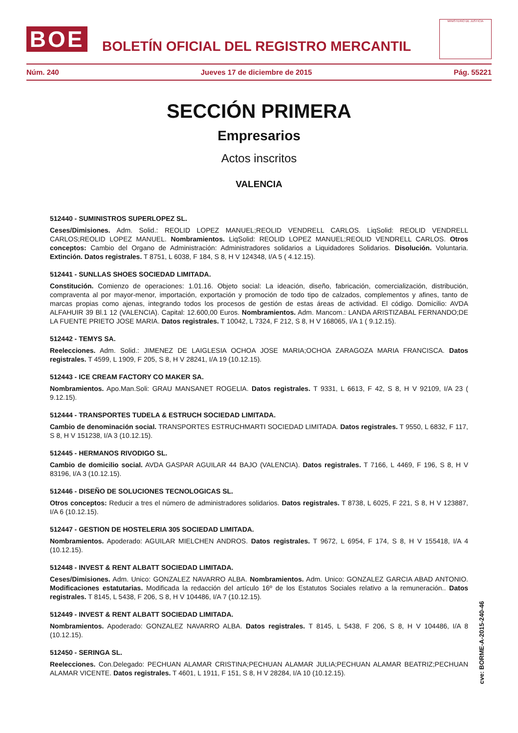BOE
BOLETÍN OFICIAL DEL REGISTRO MERCANTIL
MINISTERIO DE JUSTICIA
Núm. 240 Jueves 17 de diciembre de 2015 Pág. 55221
SECCIÓN PRIMERA
Empresarios
Actos inscritos
VALENCIA
512440 - SUMINISTROS SUPERLOPEZ SL.
Ceses/Dimisiones. Adm. Solid.: REOLID LOPEZ MANUEL;REOLID VENDRELL CARLOS. LiqSolid: REOLID VENDRELL CARLOS;REOLID LOPEZ MANUEL. Nombramientos. LiqSolid: REOLID LOPEZ MANUEL;REOLID VENDRELL CARLOS. Otros conceptos: Cambio del Organo de Administración: Administradores solidarios a Liquidadores Solidarios. Disolución. Voluntaria. Extinción. Datos registrales. T 8751, L 6038, F 184, S 8, H V 124348, I/A 5 ( 4.12.15).
512441 - SUNLLAS SHOES SOCIEDAD LIMITADA.
Constitución. Comienzo de operaciones: 1.01.16. Objeto social: La ideación, diseño, fabricación, comercialización, distribución, compraventa al por mayor-menor, importación, exportación y promoción de todo tipo de calzados, complementos y afines, tanto de marcas propias como ajenas, integrando todos los procesos de gestión de estas áreas de actividad. El código. Domicilio: AVDA ALFAHUIR 39 Bl.1 12 (VALENCIA). Capital: 12.600,00 Euros. Nombramientos. Adm. Mancom.: LANDA ARISTIZABAL FERNANDO;DE LA FUENTE PRIETO JOSE MARIA. Datos registrales. T 10042, L 7324, F 212, S 8, H V 168065, I/A 1 ( 9.12.15).
512442 - TEMYS SA.
Reelecciones. Adm. Solid.: JIMENEZ DE LAIGLESIA OCHOA JOSE MARIA;OCHOA ZARAGOZA MARIA FRANCISCA. Datos registrales. T 4599, L 1909, F 205, S 8, H V 28241, I/A 19 (10.12.15).
512443 - ICE CREAM FACTORY CO MAKER SA.
Nombramientos. Apo.Man.Soli: GRAU MANSANET ROGELIA. Datos registrales. T 9331, L 6613, F 42, S 8, H V 92109, I/A 23 ( 9.12.15).
512444 - TRANSPORTES TUDELA & ESTRUCH SOCIEDAD LIMITADA.
Cambio de denominación social. TRANSPORTES ESTRUCHMARTI SOCIEDAD LIMITADA. Datos registrales. T 9550, L 6832, F 117, S 8, H V 151238, I/A 3 (10.12.15).
512445 - HERMANOS RIVODIGO SL.
Cambio de domicilio social. AVDA GASPAR AGUILAR 44 BAJO (VALENCIA). Datos registrales. T 7166, L 4469, F 196, S 8, H V 83196, I/A 3 (10.12.15).
512446 - DISEÑO DE SOLUCIONES TECNOLOGICAS SL.
Otros conceptos: Reducir a tres el número de administradores solidarios. Datos registrales. T 8738, L 6025, F 221, S 8, H V 123887, I/A 6 (10.12.15).
512447 - GESTION DE HOSTELERIA 305 SOCIEDAD LIMITADA.
Nombramientos. Apoderado: AGUILAR MIELCHEN ANDROS. Datos registrales. T 9672, L 6954, F 174, S 8, H V 155418, I/A 4 (10.12.15).
512448 - INVEST & RENT ALBATT SOCIEDAD LIMITADA.
Ceses/Dimisiones. Adm. Unico: GONZALEZ NAVARRO ALBA. Nombramientos. Adm. Unico: GONZALEZ GARCIA ABAD ANTONIO. Modificaciones estatutarias. Modificada la redacción del artículo 16º de los Estatutos Sociales relativo a la remuneración.. Datos registrales. T 8145, L 5438, F 206, S 8, H V 104486, I/A 7 (10.12.15).
512449 - INVEST & RENT ALBATT SOCIEDAD LIMITADA.
Nombramientos. Apoderado: GONZALEZ NAVARRO ALBA. Datos registrales. T 8145, L 5438, F 206, S 8, H V 104486, I/A 8 (10.12.15).
512450 - SERINGA SL.
Reelecciones. Con.Delegado: PECHUAN ALAMAR CRISTINA;PECHUAN ALAMAR JULIA;PECHUAN ALAMAR BEATRIZ;PECHUAN ALAMAR VICENTE. Datos registrales. T 4601, L 1911, F 151, S 8, H V 28284, I/A 10 (10.12.15).
cve: BORME-A-2015-240-46